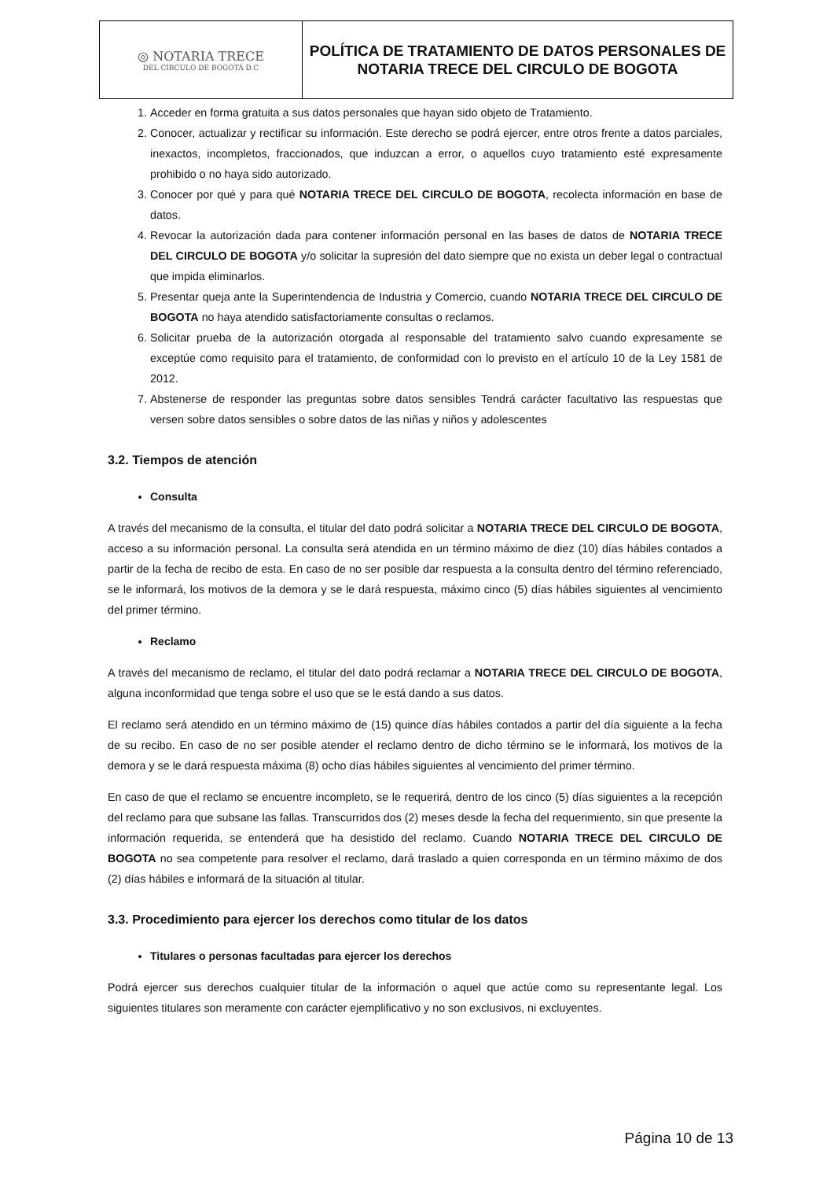| ◎ NOTARIA TRECE DEL CÍRCULO DE BOGOTÁ D.C | POLÍTICA DE TRATAMIENTO DE DATOS PERSONALES DE NOTARIA TRECE DEL CIRCULO DE BOGOTA |
1. Acceder en forma gratuita a sus datos personales que hayan sido objeto de Tratamiento.
2. Conocer, actualizar y rectificar su información. Este derecho se podrá ejercer, entre otros frente a datos parciales, inexactos, incompletos, fraccionados, que induzcan a error, o aquellos cuyo tratamiento esté expresamente prohibido o no haya sido autorizado.
3. Conocer por qué y para qué NOTARIA TRECE DEL CIRCULO DE BOGOTA, recolecta información en base de datos.
4. Revocar la autorización dada para contener información personal en las bases de datos de NOTARIA TRECE DEL CIRCULO DE BOGOTA y/o solicitar la supresión del dato siempre que no exista un deber legal o contractual que impida eliminarlos.
5. Presentar queja ante la Superintendencia de Industria y Comercio, cuando NOTARIA TRECE DEL CIRCULO DE BOGOTA no haya atendido satisfactoriamente consultas o reclamos.
6. Solicitar prueba de la autorización otorgada al responsable del tratamiento salvo cuando expresamente se exceptúe como requisito para el tratamiento, de conformidad con lo previsto en el artículo 10 de la Ley 1581 de 2012.
7. Abstenerse de responder las preguntas sobre datos sensibles Tendrá carácter facultativo las respuestas que versen sobre datos sensibles o sobre datos de las niñas y niños y adolescentes
3.2. Tiempos de atención
Consulta
A través del mecanismo de la consulta, el titular del dato podrá solicitar a NOTARIA TRECE DEL CIRCULO DE BOGOTA, acceso a su información personal. La consulta será atendida en un término máximo de diez (10) días hábiles contados a partir de la fecha de recibo de esta. En caso de no ser posible dar respuesta a la consulta dentro del término referenciado, se le informará, los motivos de la demora y se le dará respuesta, máximo cinco (5) días hábiles siguientes al vencimiento del primer término.
Reclamo
A través del mecanismo de reclamo, el titular del dato podrá reclamar a NOTARIA TRECE DEL CIRCULO DE BOGOTA, alguna inconformidad que tenga sobre el uso que se le está dando a sus datos.
El reclamo será atendido en un término máximo de (15) quince días hábiles contados a partir del día siguiente a la fecha de su recibo. En caso de no ser posible atender el reclamo dentro de dicho término se le informará, los motivos de la demora y se le dará respuesta máxima (8) ocho días hábiles siguientes al vencimiento del primer término.
En caso de que el reclamo se encuentre incompleto, se le requerirá, dentro de los cinco (5) días siguientes a la recepción del reclamo para que subsane las fallas. Transcurridos dos (2) meses desde la fecha del requerimiento, sin que presente la información requerida, se entenderá que ha desistido del reclamo. Cuando NOTARIA TRECE DEL CIRCULO DE BOGOTA no sea competente para resolver el reclamo, dará traslado a quien corresponda en un término máximo de dos (2) días hábiles e informará de la situación al titular.
3.3. Procedimiento para ejercer los derechos como titular de los datos
Titulares o personas facultadas para ejercer los derechos
Podrá ejercer sus derechos cualquier titular de la información o aquel que actúe como su representante legal. Los siguientes titulares son meramente con carácter ejemplificativo y no son exclusivos, ni excluyentes.
Página 10 de 13